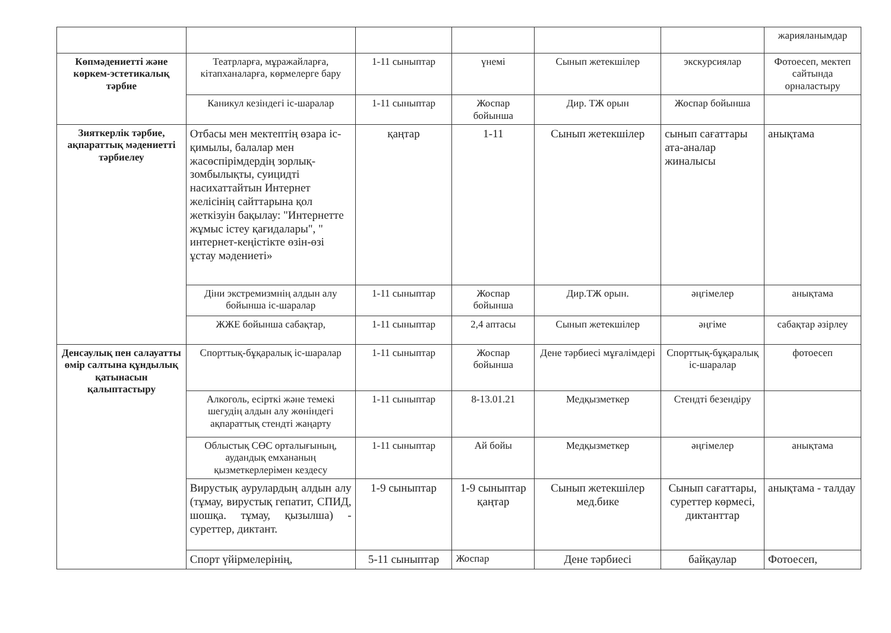| | | | | | | жарияланымдар |
| Көпмәдениетті және көркем-эстетикалық тәрбие | Театрларға, мұражайларға, кітапханаларға, көрмелерге бару | 1-11 сыныптар | үнемі | Сынып жетекшілер | экскурсиялар | Фотоесеп, мектеп сайтында орналастыру |
| | Каникул кезіндегі іс-шаралар | 1-11 сыныптар | Жоспар бойынша | Дир. ТЖ орын | Жоспар бойынша | |
| Зияткерлік тәрбие, ақпараттық мәдениетті тәрбиелеу | Отбасы мен мектептің өзара іс-қимылы, балалар мен жасөспірімдердің зорлық-зомбылықты, суицидті насихаттайтын Интернет желісінің сайттарына қол жеткізуін бақылау: "Интернетте жұмыс істеу қағидалары", " интернет-кеңістікте өзін-өзі ұстау мәдениеті» | қаңтар | 1-11 | Сынып жетекшілер | сынып сағаттары ата-аналар жиналысы | анықтама |
| | Діни экстремизмнің алдын алу бойынша іс-шаралар | 1-11 сыныптар | Жоспар бойынша | Дир.ТЖ орын. | әңгімелер | анықтама |
| | ЖЖЕ бойынша сабақтар, | 1-11 сыныптар | 2,4 аптасы | Сынып жетекшілер | әңгіме | сабақтар әзірлеу |
| Денсаулық пен салауатты өмір салтына құндылық қатынасын қалыптастыру | Спорттық-бұқаралық іс-шаралар | 1-11 сыныптар | Жоспар бойынша | Дене тәрбиесі мұғалімдері | Спорттық-бұқаралық іс-шаралар | фотоесеп |
| | Алкоголь, есірткі және темекі шегудің алдын алу жөніндегі ақпараттық стендті жаңарту | 1-11 сыныптар | 8-13.01.21 | Медқызметкер | Стендті безендіру | |
| | Облыстық СӨС орталығының, аудандық емхананың қызметкерлерімен кездесу | 1-11 сыныптар | Ай бойы | Медқызметкер | әңгімелер | анықтама |
| | Вирустық аурулардың алдын алу (тұмау, вирустық гепатит, СПИД, шошқа. тұмау, қызылша) - суреттер, диктант. | 1-9 сыныптар | 1-9 сыныптар қаңтар | Сынып жетекшілер мед.бике | Сынып сағаттары, суреттер көрмесі, диктанттар | анықтама - талдау |
| | Спорт үйірмелерінің, | 5-11 сыныптар | Жоспар | Дене тәрбиесі | байқаулар | Фотоесеп, |